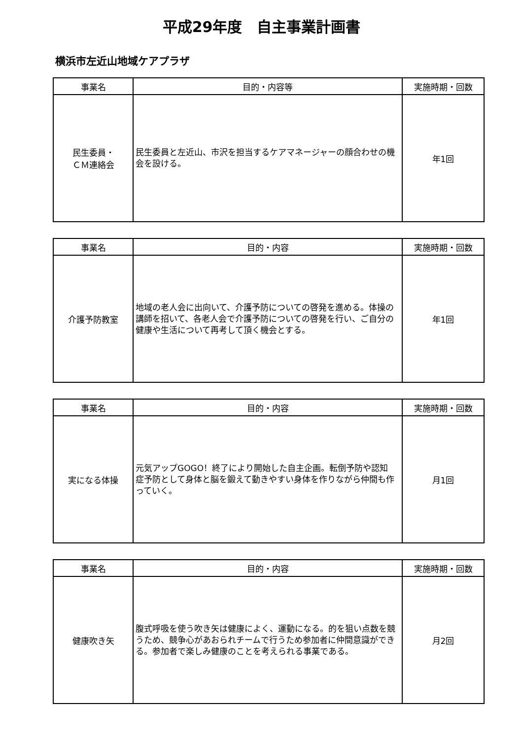平成29年度　自主事業計画書
横浜市左近山地域ケアプラザ
| 事業名 | 目的・内容等 | 実施時期・回数 |
| --- | --- | --- |
| 民生委員・ ＣＭ連絡会 | 民生委員と左近山、市沢を担当するケアマネージャーの顔合わせの機会を設ける。 | 年1回 |
| 事業名 | 目的・内容 | 実施時期・回数 |
| --- | --- | --- |
| 介護予防教室 | 地域の老人会に出向いて、介護予防についての啓発を進める。体操の講師を招いて、各老人会で介護予防についての啓発を行い、ご自分の健康や生活について再考して頂く機会とする。 | 年1回 |
| 事業名 | 目的・内容 | 実施時期・回数 |
| --- | --- | --- |
| 実になる体操 | 元気アップGOGO！終了により開始した自主企画。転倒予防や認知症予防として身体と脳を鍛えて動きやすい身体を作りながら仲間も作っていく。 | 月1回 |
| 事業名 | 目的・内容 | 実施時期・回数 |
| --- | --- | --- |
| 健康吹き矢 | 腹式呼吸を使う吹き矢は健康によく、運動になる。的を狙い点数を競うため、競争心があおられチームで行うため参加者に仲間意識ができる。参加者で楽しみ健康のことを考えられる事業である。 | 月2回 |